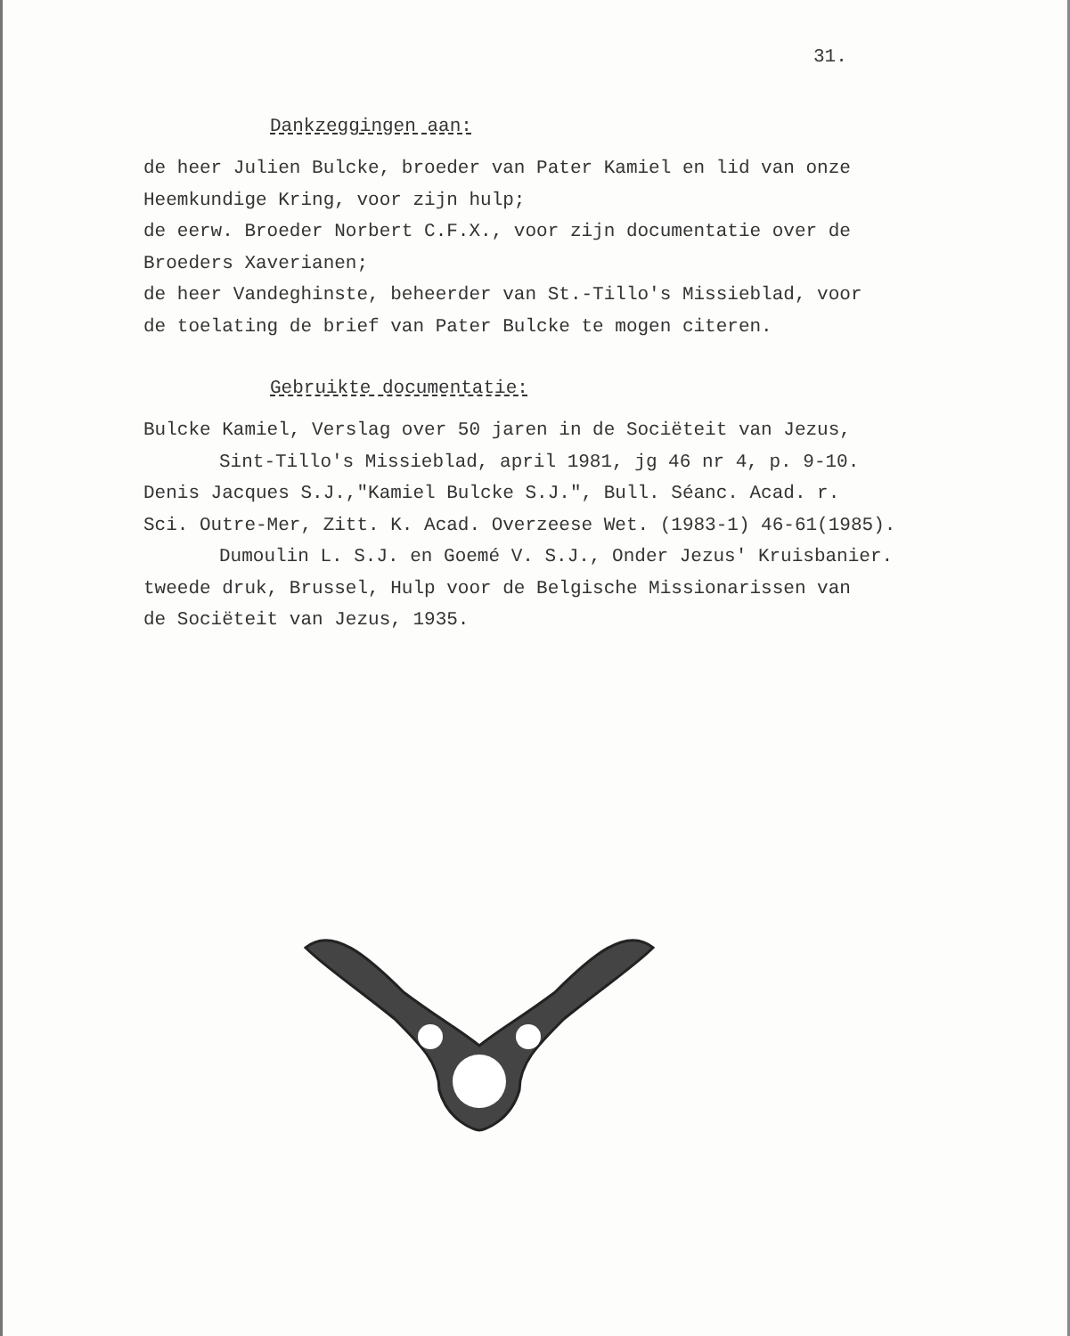31.
Dankzeggingen aan:
de heer Julien Bulcke, broeder van Pater Kamiel en lid van onze
Heemkundige Kring, voor zijn hulp;
de eerw. Broeder Norbert C.F.X., voor zijn documentatie over de
Broeders Xaverianen;
de heer Vandeghinste, beheerder van St.-Tillo's Missieblad, voor
de toelating de brief van Pater Bulcke te mogen citeren.
Gebruikte documentatie:
Bulcke Kamiel, Verslag over 50 jaren in de Sociëteit van Jezus,
Sint-Tillo's Missieblad, april 1981, jg 46 nr 4, p. 9-10.
Denis Jacques S.J.,"Kamiel Bulcke S.J.", Bull. Séanc. Acad. r.
Sci. Outre-Mer, Zitt. K. Acad. Overzeese Wet. (1983-1) 46-61(1985).
Dumoulin L. S.J. en Goemé V. S.J., Onder Jezus' Kruisbanier.
tweede druk, Brussel, Hulp voor de Belgische Missionarissen van
de Sociëteit van Jezus, 1935.